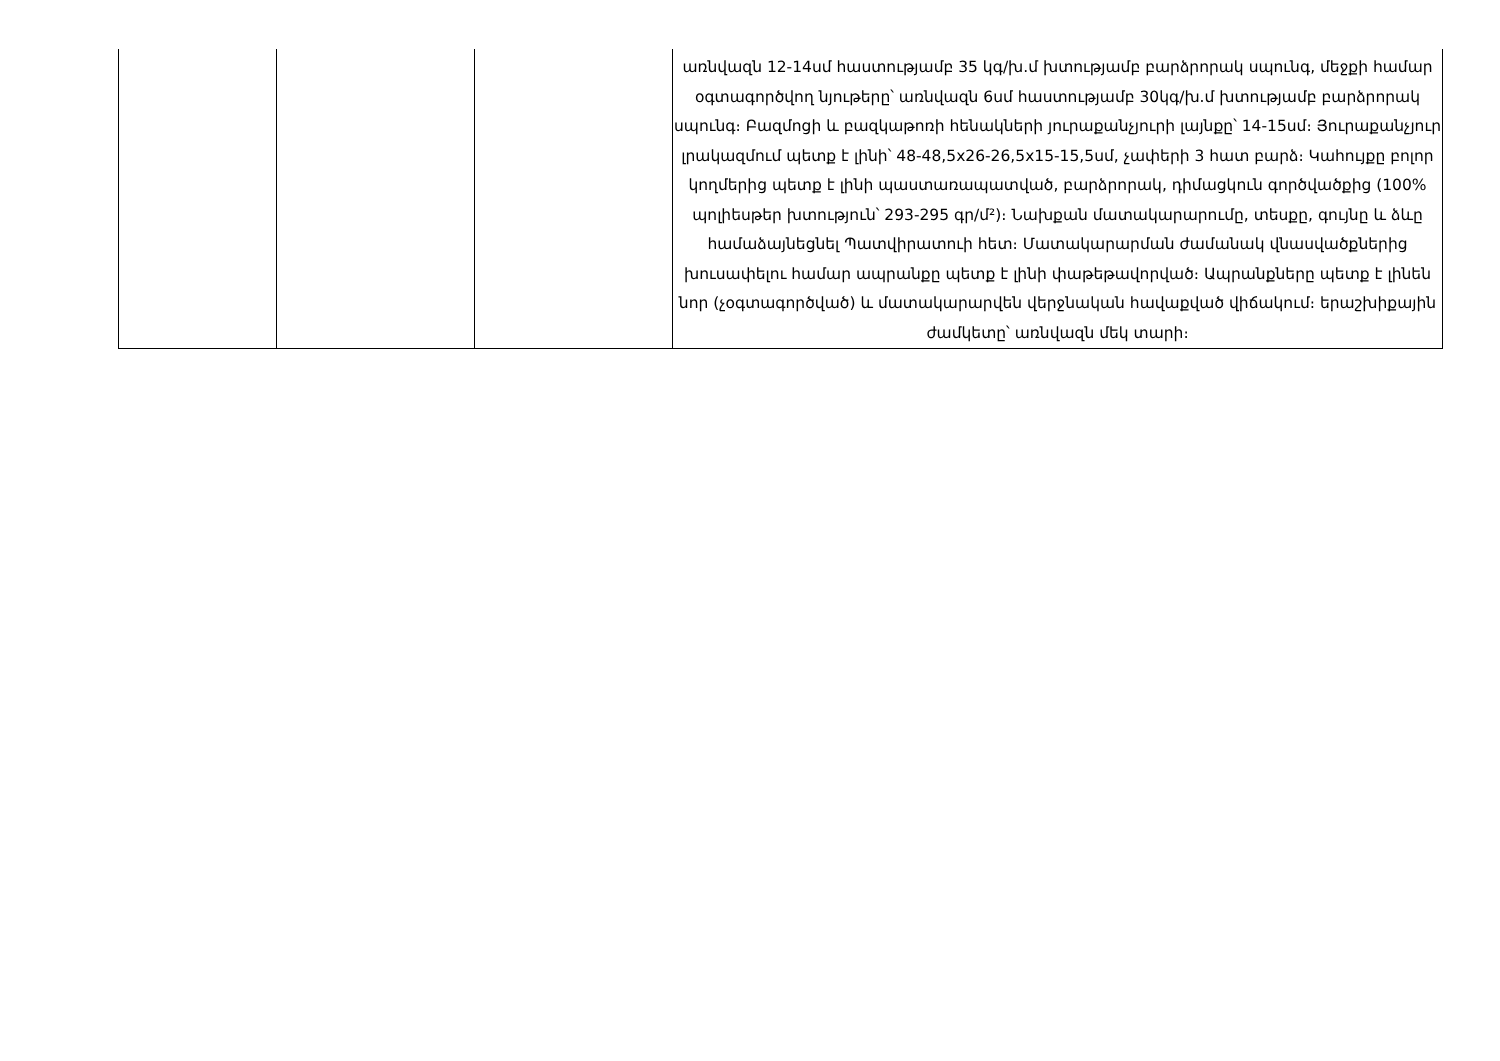| | | | առնվազն 12-14սմ հաստությամբ 35 կգ/խ.մ խտությամբ բարձրորակ սպունգ, մեջքի համար օգտագործվող նյութերը՝ առնվազն 6սմ հաստությամբ 30կգ/խ.մ խտությամբ բարձրորակ սպունգ։ Բազմոցի և բազկաթոռի հենակների յուրաքանչյուրի լայնքը՝ 14-15սմ։ Յուրաքանչյուր լրակազմում պետք է լինի՝ 48-48,5x26-26,5x15-15,5սմ, չափերի 3 հատ բարձ։ Կահույքը բոլոր կողմերից պետք է լինի պաստառապատված, բարձրորակ, դիմացկուն գործվածքից (100% պոլիեսթեր խտություն՝ 293-295 գր/մ²)։ Նախքան մատակարարումը, տեսքը, գույնը և ձևը համաձայնեցնել Պատվիրատուի հետ։ Մատակարարման ժամանակ վնասվածքներից խուսափելու համար ապրանքը պետք է լինի փաթեթավորված։ Ապրանքները պետք է լինեն նոր (չօգտագործված) և մատակարարվեն վերջնական հավաքված վիճակում։ երաշխիքային ժամկետը՝ առնվազն մեկ տարի։ |